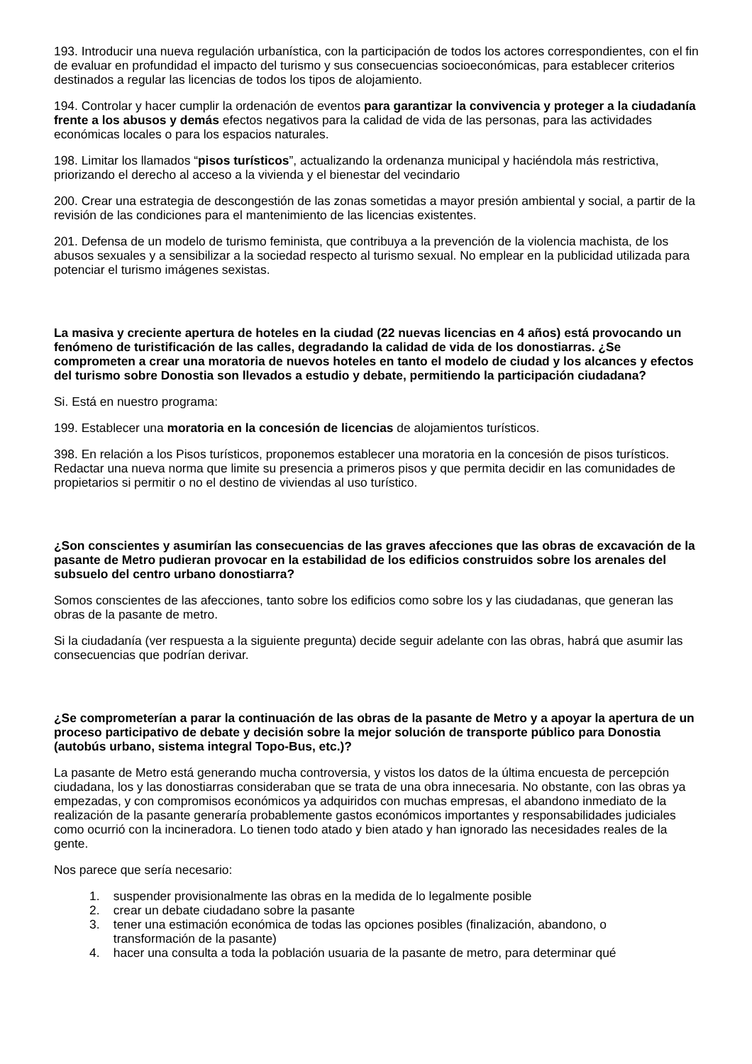193. Introducir una nueva regulación urbanística, con la participación de todos los actores correspondientes, con el fin de evaluar en profundidad el impacto del turismo y sus consecuencias socioeconómicas, para establecer criterios destinados a regular las licencias de todos los tipos de alojamiento.
194. Controlar y hacer cumplir la ordenación de eventos para garantizar la convivencia y proteger a la ciudadanía frente a los abusos y demás efectos negativos para la calidad de vida de las personas, para las actividades económicas locales o para los espacios naturales.
198. Limitar los llamados “pisos turísticos”, actualizando la ordenanza municipal y haciéndola más restrictiva, priorizando el derecho al acceso a la vivienda y el bienestar del vecindario
200. Crear una estrategia de descongestión de las zonas sometidas a mayor presión ambiental y social, a partir de la revisión de las condiciones para el mantenimiento de las licencias existentes.
201. Defensa de un modelo de turismo feminista, que contribuya a la prevención de la violencia machista, de los abusos sexuales y a sensibilizar a la sociedad respecto al turismo sexual. No emplear en la publicidad utilizada para potenciar el turismo imágenes sexistas.
La masiva y creciente apertura de hoteles en la ciudad (22 nuevas licencias en 4 años) está provocando un fenómeno de turistificación de las calles, degradando la calidad de vida de los donostiarras. ¿Se comprometen a crear una moratoria de nuevos hoteles en tanto el modelo de ciudad y los alcances y efectos del turismo sobre Donostia son llevados a estudio y debate, permitiendo la participación ciudadana?
Si. Está en nuestro programa:
199. Establecer una moratoria en la concesión de licencias de alojamientos turísticos.
398. En relación a los Pisos turísticos, proponemos establecer una moratoria en la concesión de pisos turísticos. Redactar una nueva norma que limite su presencia a primeros pisos y que permita decidir en las comunidades de propietarios si permitir o no el destino de viviendas al uso turístico.
¿Son conscientes y asumirían las consecuencias de las graves afecciones que las obras de excavación de la pasante de Metro pudieran provocar en la estabilidad de los edificios construidos sobre los arenales del subsuelo del centro urbano donostiarra?
Somos conscientes de las afecciones, tanto sobre los edificios como sobre los y las ciudadanas, que generan las obras de la pasante de metro.
Si la ciudadanía (ver respuesta a la siguiente pregunta) decide seguir adelante con las obras, habrá que asumir las consecuencias que podrían derivar.
¿Se comprometerían a parar la continuación de las obras de la pasante de Metro y a apoyar la apertura de un proceso participativo de debate y decisión sobre la mejor solución de transporte público para Donostia (autobús urbano, sistema integral Topo-Bus, etc.)?
La pasante de Metro está generando mucha controversia, y vistos los datos de la última encuesta de percepción ciudadana, los y las donostiarras consideraban que se trata de una obra innecesaria. No obstante, con las obras ya empezadas, y con compromisos económicos ya adquiridos con muchas empresas, el abandono inmediato de la realización de la pasante generaría probablemente gastos económicos importantes y responsabilidades judiciales como ocurrió con la incineradora. Lo tienen todo atado y bien atado y han ignorado las necesidades reales de la gente.
Nos parece que sería necesario:
1. suspender provisionalmente las obras en la medida de lo legalmente posible
2. crear un debate ciudadano sobre la pasante
3. tener una estimación económica de todas las opciones posibles (finalización, abandono, o
transformación de la pasante)
4. hacer una consulta a toda la población usuaria de la pasante de metro, para determinar qué